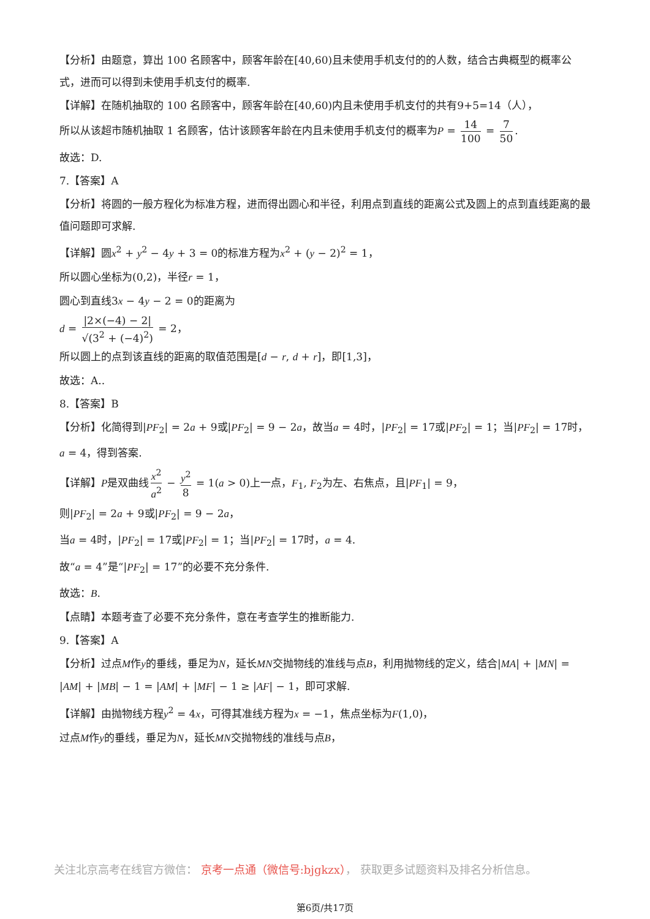【分析】由题意，算出 100 名顾客中，顾客年龄在[40,60)且未使用手机支付的的人数，结合古典概型的概率公式，进而可以得到未使用手机支付的概率.
【详解】在随机抽取的 100 名顾客中，顾客年龄在[40,60)内且未使用手机支付的共有9+5=14（人），
所以从该超市随机抽取 1 名顾客，估计该顾客年龄在内且未使用手机支付的概率为P = 14 100 = 7 50.
故选：D.
7.【答案】A
【分析】将圆的一般方程化为标准方程，进而得出圆心和半径，利用点到直线的距离公式及圆上的点到直线距离的最值问题即可求解.
【详解】圆x<sup>2</sup> + y<sup>2</sup> − 4y + 3 = 0的标准方程为x<sup>2</sup> + (y − 2)<sup>2</sup> = 1，
所以圆心坐标为(0,2)，半径r = 1，
圆心到直线3x − 4y − 2 = 0的距离为
d = |2×(−4) − 2| √(3<sup>2</sup> + (−4)<sup>2</sup>) = 2，
所以圆上的点到该直线的距离的取值范围是[d − r, d + r]，即[1,3]，
故选：A..
8.【答案】B
【分析】化简得到|PF<sub>2</sub>| = 2a + 9或|PF<sub>2</sub>| = 9 − 2a，故当a = 4时，|PF<sub>2</sub>| = 17或|PF<sub>2</sub>| = 1；当|PF<sub>2</sub>| = 17时，a = 4，得到答案.
【详解】P是双曲线 x<sup>2</sup> a<sup>2</sup> − y<sup>2</sup> 8 = 1(a > 0)上一点，F<sub>1</sub>, F<sub>2</sub>为左、右焦点，且|PF<sub>1</sub>| = 9，
则|PF<sub>2</sub>| = 2a + 9或|PF<sub>2</sub>| = 9 − 2a，
当a = 4时，|PF<sub>2</sub>| = 17或|PF<sub>2</sub>| = 1；当|PF<sub>2</sub>| = 17时，a = 4.
故“a = 4”是“|PF<sub>2</sub>| = 17”的必要不充分条件.
故选：B.
【点睛】本题考查了必要不充分条件，意在考查学生的推断能力.
9.【答案】A
【分析】过点M作y的垂线，垂足为N，延长MN交抛物线的准线与点B，利用抛物线的定义，结合|MA| + |MN| = |AM| + |MB| − 1 = |AM| + |MF| − 1 ≥ |AF| − 1，即可求解.
【详解】由抛物线方程y<sup>2</sup> = 4x，可得其准线方程为x = −1，焦点坐标为F(1,0)，
过点M作y的垂线，垂足为N，延长MN交抛物线的准线与点B，
关注北京高考在线官方微信： 京考一点通（微信号:bjgkzx）， 获取更多试题资料及排名分析信息。
第6页/共17页